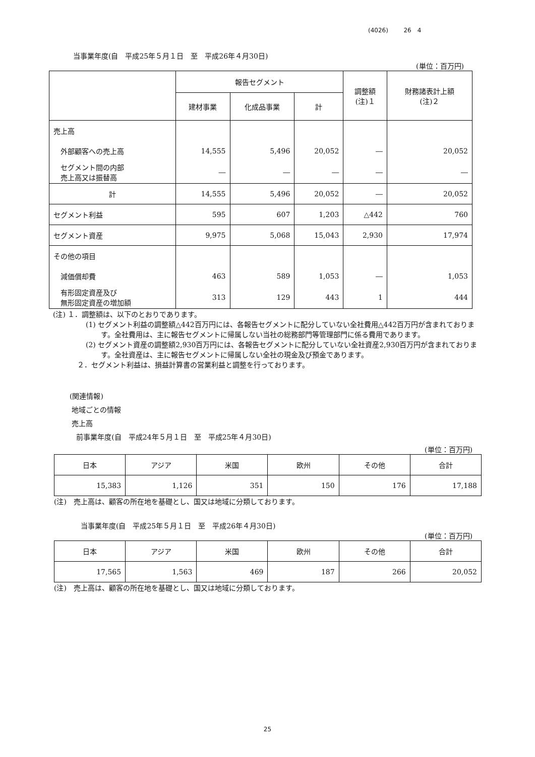(4026) 26　4
当事業年度(自　平成25年５月１日　至　平成26年４月30日)
(単位：百万円)
| | 報告セグメント | | | 調整額 (注)１ | 財務諸表計上額 (注)２ |
| | 建材事業 | 化成品事業 | 計 | | |
| 売上高 | | | | | |
| 外部顧客への売上高 | 14,555 | 5,496 | 20,052 | ― | 20,052 |
| セグメント間の内部 売上高又は振替高 | ― | ― | ― | ― | ― |
| 計 | 14,555 | 5,496 | 20,052 | ― | 20,052 |
| セグメント利益 | 595 | 607 | 1,203 | △442 | 760 |
| セグメント資産 | 9,975 | 5,068 | 15,043 | 2,930 | 17,974 |
| その他の項目 | | | | | |
| 減価償却費 | 463 | 589 | 1,053 | ― | 1,053 |
| 有形固定資産及び 無形固定資産の増加額 | 313 | 129 | 443 | 1 | 444 |
(注) １．調整額は、以下のとおりであります。
(1) セグメント利益の調整額△442百万円には、各報告セグメントに配分していない全社費用△442百万円が含まれております。全社費用は、主に報告セグメントに帰属しない当社の総務部門等管理部門に係る費用であります。
(2) セグメント資産の調整額2,930百万円には、各報告セグメントに配分していない全社資産2,930百万円が含まれております。全社資産は、主に報告セグメントに帰属しない全社の現金及び預金であります。
２．セグメント利益は、損益計算書の営業利益と調整を行っております。
(関連情報)
地域ごとの情報
売上高
前事業年度(自　平成24年５月１日　至　平成25年４月30日)
(単位：百万円)
| 日本 | アジア | 米国 | 欧州 | その他 | 合計 |
| --- | --- | --- | --- | --- | --- |
| 15,383 | 1,126 | 351 | 150 | 176 | 17,188 |
(注)　売上高は、顧客の所在地を基礎とし、国又は地域に分類しております。
当事業年度(自　平成25年５月１日　至　平成26年４月30日)
(単位：百万円)
| 日本 | アジア | 米国 | 欧州 | その他 | 合計 |
| --- | --- | --- | --- | --- | --- |
| 17,565 | 1,563 | 469 | 187 | 266 | 20,052 |
(注)　売上高は、顧客の所在地を基礎とし、国又は地域に分類しております。
25